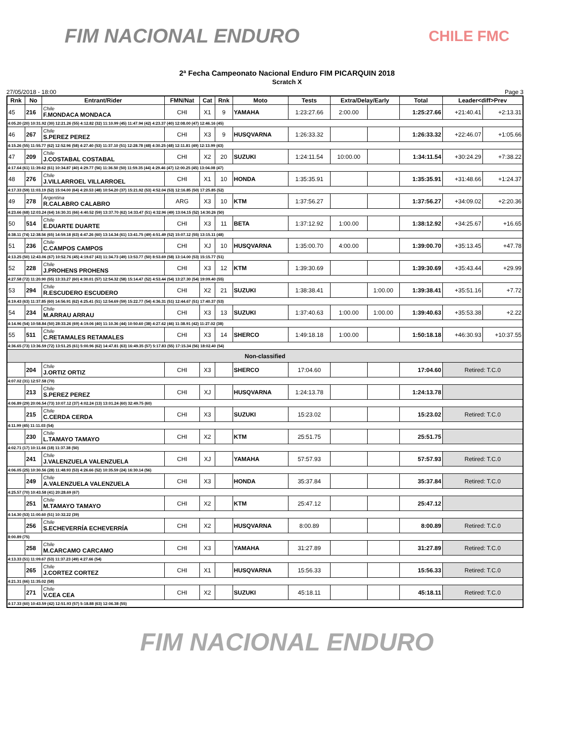FIM NACIONAL ENDURO
CHILE FMC
2ª Fecha Campeonato Nacional Enduro FIM PICARQUIN 2018
Scratch X
27/05/2018 - 18:00 Page 3
| Rnk | No | Entrant/Rider | FMN/Nat | Cat | Rnk | Moto | Tests | Extra/Delay/Early | | Total | Leader<diff>Prev | |
| --- | --- | --- | --- | --- | --- | --- | --- | --- | --- | --- | --- | --- |
| 45 | 216 | Chile F.MONDACA MONDACA | CHI | X1 | 9 | YAMAHA | 1:23:27.66 | 2:00.00 | | 1:25:27.66 | +21:40.41 | +2:13.31 |
| 4:05.20 (20) 10:31.92 (30) 12:21.26 (55) 4:12.82 (32) 11:10.99 (45) 11:47.94 (42) 4:23.37 (40) 12:08.00 (47) 12:46.16 (45) | | | | | | | | | | | | |
| 46 | 267 | Chile S.PEREZ PEREZ | CHI | X3 | 9 | HUSQVARNA | 1:26:33.32 | | | 1:26:33.32 | +22:46.07 | +1:05.66 |
| 4:15.26 (55) 11:55.77 (62) 12:52.96 (58) 4:27.40 (53) 11:37.10 (51) 12:28.78 (48) 4:30.25 (48) 12:11.81 (49) 12:13.99 (43) | | | | | | | | | | | | |
| 47 | 209 | Chile J.COSTABAL COSTABAL | CHI | X2 | 20 | SUZUKI | 1:24:11.54 | 10:00.00 | | 1:34:11.54 | +30:24.29 | +7:38.22 |
| 4:17.64 (61) 11:39.62 (61) 10:34.87 (40) 4:29.77 (56) 11:36.50 (50) 11:59.35 (44) 4:29.46 (47) 12:00.25 (45) 13:04.08 (47) | | | | | | | | | | | | |
| 48 | 276 | Chile J.VILLARROEL VILLARROEL | CHI | X1 | 10 | HONDA | 1:35:35.91 | | | 1:35:35.91 | +31:48.66 | +1:24.37 |
| 4:17.33 (59) 11:03.19 (52) 15:04.00 (64) 4:20.53 (48) 10:54.20 (37) 15:21.92 (53) 4:52.04 (53) 12:16.85 (50) 17:25.85 (52) | | | | | | | | | | | | |
| 49 | 278 | Argentina R.CALABRO CALABRO | ARG | X3 | 10 | KTM | 1:37:56.27 | | | 1:37:56.27 | +34:09.02 | +2:20.36 |
| 4:23.66 (68) 12:03.24 (64) 16:30.31 (66) 4:40.52 (59) 13:37.70 (62) 14:33.47 (51) 4:32.96 (49) 13:04.15 (52) 14:30.26 (50) | | | | | | | | | | | | |
| 50 | 514 | Chile E.DUARTE DUARTE | CHI | X3 | 11 | BETA | 1:37:12.92 | 1:00.00 | | 1:38:12.92 | +34:25.67 | +16.65 |
| 4:38.11 (74) 12:38.56 (65) 14:59.18 (63) 4:47.26 (60) 13:14.34 (61) 13:41.75 (49) 4:51.49 (52) 15:07.12 (55) 13:15.11 (48) | | | | | | | | | | | | |
| 51 | 236 | Chile C.CAMPOS CAMPOS | CHI | XJ | 10 | HUSQVARNA | 1:35:00.70 | 4:00.00 | | 1:39:00.70 | +35:13.45 | +47.78 |
| 4:13.25 (50) 12:43.06 (67) 10:52.76 (45) 4:19.67 (43) 11:34.73 (49) 13:53.77 (50) 8:53.69 (58) 13:14.00 (53) 15:15.77 (51) | | | | | | | | | | | | |
| 52 | 228 | Chile J.PROHENS PROHENS | CHI | X3 | 12 | KTM | 1:39:30.69 | | | 1:39:30.69 | +35:43.44 | +29.99 |
| 4:27.58 (72) 11:20.90 (55) 13:33.27 (60) 4:30.01 (57) 12:54.32 (58) 15:14.47 (52) 4:53.44 (54) 13:27.30 (54) 19:09.40 (55) | | | | | | | | | | | | |
| 53 | 294 | Chile R.ESCUDERO ESCUDERO | CHI | X2 | 21 | SUZUKI | 1:38:38.41 | | 1:00.00 | 1:39:38.41 | +35:51.16 | +7.72 |
| 4:19.43 (63) 11:37.85 (60) 14:56.91 (62) 4:25.41 (51) 12:54.69 (59) 15:22.77 (54) 4:36.31 (51) 12:44.67 (51) 17:40.37 (53) | | | | | | | | | | | | |
| 54 | 234 | Chile M.ARRAU ARRAU | CHI | X3 | 13 | SUZUKI | 1:37:40.63 | 1:00.00 | 1:00.00 | 1:39:40.63 | +35:53.38 | +2.22 |
| 4:14.96 (54) 10:58.84 (50) 28:33.26 (69) 4:19.06 (40) 11:10.36 (44) 10:50.60 (38) 4:27.62 (46) 11:38.91 (42) 11:27.02 (38) | | | | | | | | | | | | |
| 55 | 511 | Chile C.RETAMALES RETAMALES | CHI | X3 | 14 | SHERCO | 1:49:18.18 | 1:00.00 | | 1:50:18.18 | +46:30.93 | +10:37.55 |
| 4:36.65 (73) 13:36.59 (72) 13:51.25 (61) 5:00.96 (62) 14:47.81 (63) 16:49.35 (57) 5:17.83 (55) 17:15.34 (56) 18:02.40 (54) | | | | | | | | | | | | |
| Non-classified | | | | | | | | | | | | |
| | 204 | Chile J.ORTIZ ORTIZ | CHI | X3 | | SHERCO | 17:04.60 | | | 17:04.60 | Retired: T.C.0 | |
| 4:07.02 (31) 12:57.58 (70) | | | | | | | | | | | | |
| | 213 | Chile S.PEREZ PEREZ | CHI | XJ | | HUSQVARNA | 1:24:13.78 | | | 1:24:13.78 | | |
| 4:06.89 (29) 20:06.54 (73) 10:07.12 (37) 4:02.24 (13) 13:01.24 (60) 32:49.75 (60) | | | | | | | | | | | | |
| | 215 | Chile C.CERDA CERDA | CHI | X3 | | SUZUKI | 15:23.02 | | | 15:23.02 | Retired: T.C.0 | |
| 4:11.99 (45) 11:11.03 (54) | | | | | | | | | | | | |
| | 230 | Chile L.TAMAYO TAMAYO | CHI | X2 | | KTM | 25:51.75 | | | 25:51.75 | | |
| 4:02.71 (17) 10:11.66 (18) 11:37.38 (50) | | | | | | | | | | | | |
| | 241 | Chile J.VALENZUELA VALENZUELA | CHI | XJ | | YAMAHA | 57:57.93 | | | 57:57.93 | Retired: T.C.0 | |
| 4:06.05 (25) 10:30.56 (28) 11:48.93 (53) 4:26.66 (52) 10:35.59 (24) 16:30.14 (56) | | | | | | | | | | | | |
| | 249 | Chile A.VALENZUELA VALENZUELA | CHI | X3 | | HONDA | 35:37.84 | | | 35:37.84 | Retired: T.C.0 | |
| 4:25.57 (70) 10:43.58 (41) 20:28.69 (67) | | | | | | | | | | | | |
| | 251 | Chile M.TAMAYO TAMAYO | CHI | X2 | | KTM | 25:47.12 | | | 25:47.12 | | |
| 4:14.30 (53) 11:00.60 (51) 10:32.22 (39) | | | | | | | | | | | | |
| | 256 | Chile S.ECHEVERRÍA ECHEVERRÍA | CHI | X2 | | HUSQVARNA | 8:00.89 | | | 8:00.89 | Retired: T.C.0 | |
| 8:00.89 (75) | | | | | | | | | | | | |
| | 258 | Chile M.CARCAMO CARCAMO | CHI | X3 | | YAMAHA | 31:27.89 | | | 31:27.89 | Retired: T.C.0 | |
| 4:13.33 (51) 11:09.67 (53) 11:37.23 (49) 4:27.66 (54) | | | | | | | | | | | | |
| | 265 | Chile J.CORTEZ CORTEZ | CHI | X1 | | HUSQVARNA | 15:56.33 | | | 15:56.33 | Retired: T.C.0 | |
| 4:21.31 (66) 11:35.02 (58) | | | | | | | | | | | | |
| | 271 | Chile V.CEA CEA | CHI | X2 | | SUZUKI | 45:18.11 | | | 45:18.11 | Retired: T.C.0 | |
| 4:17.33 (60) 10:43.59 (42) 12:51.93 (57) 5:18.88 (63) 12:06.38 (55) | | | | | | | | | | | | |
FIM NACIONAL ENDURO